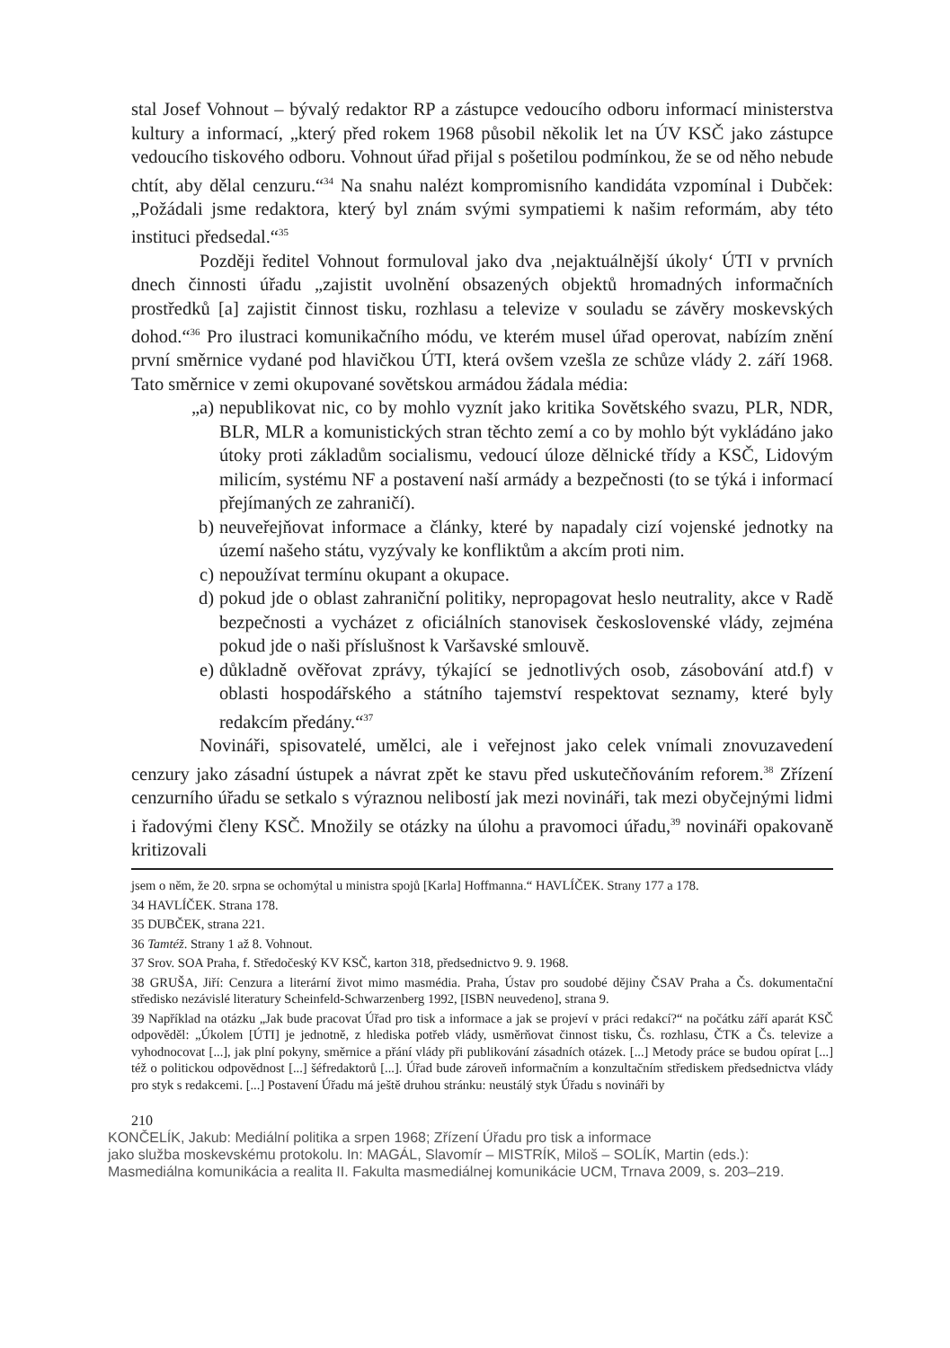stal Josef Vohnout – bývalý redaktor RP a zástupce vedoucího odboru informací ministerstva kultury a informací, „který před rokem 1968 působil několik let na ÚV KSČ jako zástupce vedoucího tiskového odboru. Vohnout úřad přijal s pošetilou podmínkou, že se od něho nebude chtít, aby dělal cenzuru.“<sup>34</sup> Na snahu nalézt kompromisního kandidáta vzpomínal i Dubček: „Požádali jsme redaktora, který byl znám svými sympatiemi k našim reformám, aby této instituci předsedal.“<sup>35</sup>
Později ředitel Vohnout formuloval jako dva ‚nejaktuálnější úkoly‘ ÚTI v prvních dnech činnosti úřadu „zajistit uvolnění obsazených objektů hromadných informačních prostředků [a] zajistit činnost tisku, rozhlasu a televize v souladu se závěry moskevských dohod.“<sup>36</sup> Pro ilustraci komunikačního módu, ve kterém musel úřad operovat, nabízím znění první směrnice vydané pod hlavičkou ÚTI, která ovšem vzešla ze schůze vlády 2. září 1968. Tato směrnice v zemi okupované sovětskou armádou žádala média:
„a) nepublikovat nic, co by mohlo vyznít jako kritika Sovětského svazu, PLR, NDR, BLR, MLR a komunistických stran těchto zemí a co by mohlo být vykládáno jako útoky proti základům socialismu, vedoucí úloze dělnické třídy a KSČ, Lidovým milicím, systému NF a postavení naší armády a bezpečnosti (to se týká i informací přejímaných ze zahraničí).
b) neuveřejňovat informace a články, které by napadaly cizí vojenské jednotky na území našeho státu, vyzývaly ke konfliktům a akcím proti nim.
c) nepoužívat termínu okupant a okupace.
d) pokud jde o oblast zahraniční politiky, nepropagovat heslo neutrality, akce v Radě bezpečnosti a vycházet z oficiálních stanovisek československé vlády, zejména pokud jde o naši příslušnost k Varšavské smlouvě.
e) důkladně ověřovat zprávy, týkající se jednotlivých osob, zásobování atd.f) v oblasti hospodářského a státního tajemství respektovat seznamy, které byly redakcím předány.“<sup>37</sup>
Novináři, spisovatelé, umělci, ale i veřejnost jako celek vnímali znovuzavedení cenzury jako zásadní ústupek a návrat zpět ke stavu před uskutečňováním reforem.<sup>38</sup> Zřízení cenzurního úřadu se setkalo s výraznou nelibostí jak mezi novináři, tak mezi obyčejnými lidmi i řadovými členy KSČ. Množily se otázky na úlohu a pravomoci úřadu,<sup>39</sup> novináři opakovaně kritizovali
jsem o něm, že 20. srpna se ochomýtal u ministra spojů [Karla] Hoffmanna.“ HAVLÍČEK. Strany 177 a 178.
34 HAVLÍČEK. Strana 178.
35 DUBČEK, strana 221.
36 Tamtéž. Strany 1 až 8. Vohnout.
37 Srov. SOA Praha, f. Středočeský KV KSČ, karton 318, předsednictvo 9. 9. 1968.
38 GRUŠA, Jiří: Cenzura a literární život mimo masmédia. Praha, Ústav pro soudobé dějiny ČSAV Praha a Čs. dokumentační středisko nezávislé literatury Scheinfeld-Schwarzenberg 1992, [ISBN neuvedeno], strana 9.
39 Například na otázku „Jak bude pracovat Úřad pro tisk a informace a jak se projeví v práci redakcí?“ na počátku září aparát KSČ odpověděl: „Úkolem [ÚTI] je jednotně, z hlediska potřeb vlády, usměrňovat činnost tisku, Čs. rozhlasu, ČTK a Čs. televize a vyhodnocovat [...], jak plní pokyny, směrnice a přání vlády při publikování zásadních otázek. [...] Metody práce se budou opírat [...] též o politickou odpovědnost [...] šéfredaktorů [...]. Úřad bude zároveň informačním a konzultačním střediskem předsednictva vlády pro styk s redakcemi. [...] Postavení Úřadu má ještě druhou stránku: neustálý styk Úřadu s novináři by
210
KONČELÍK, Jakub: Mediální politika a srpen 1968; Zřízení Úřadu pro tisk a informace
jako služba moskevskému protokolu. In: MAGÁL, Slavomír – MISTRÍK, Miloš – SOLÍK, Martin (eds.):
Masmediálna komunikácia a realita II. Fakulta masmediálnej komunikácie UCM, Trnava 2009, s. 203–219.